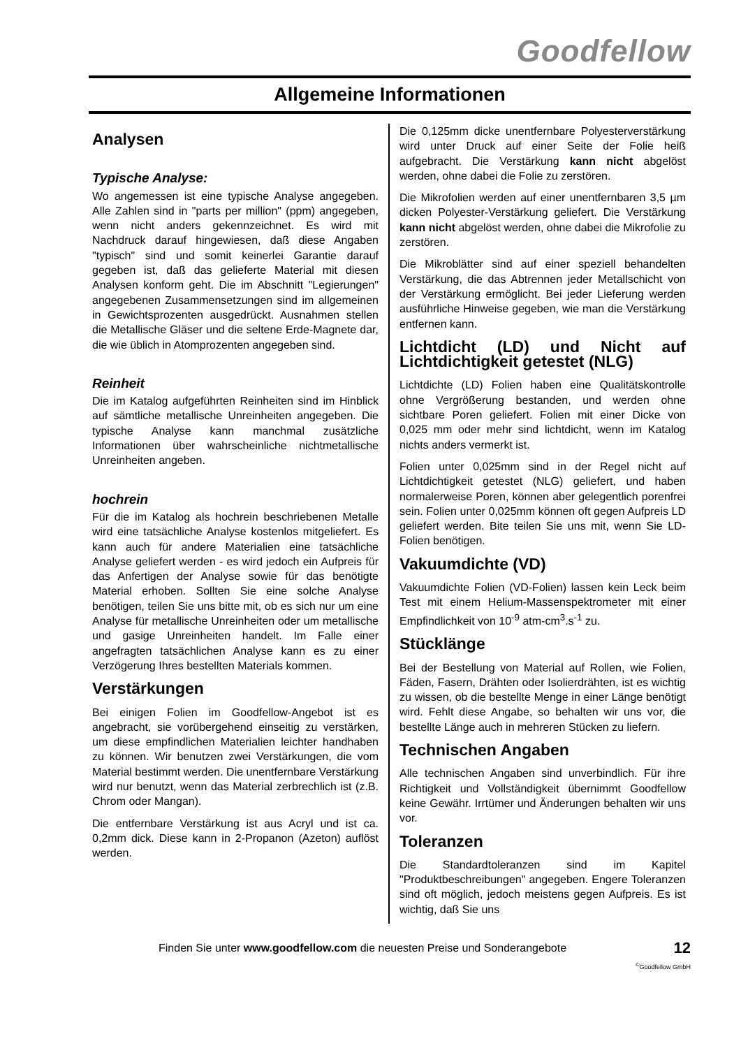Goodfellow
Allgemeine Informationen
Analysen
Typische Analyse:
Wo angemessen ist eine typische Analyse angegeben. Alle Zahlen sind in "parts per million" (ppm) angegeben, wenn nicht anders gekennzeichnet. Es wird mit Nachdruck darauf hingewiesen, daß diese Angaben "typisch" sind und somit keinerlei Garantie darauf gegeben ist, daß das gelieferte Material mit diesen Analysen konform geht. Die im Abschnitt "Legierungen" angegebenen Zusammensetzungen sind im allgemeinen in Gewichtsprozenten ausgedrückt. Ausnahmen stellen die Metallische Gläser und die seltene Erde-Magnete dar, die wie üblich in Atomprozenten angegeben sind.
Reinheit
Die im Katalog aufgeführten Reinheiten sind im Hinblick auf sämtliche metallische Unreinheiten angegeben. Die typische Analyse kann manchmal zusätzliche Informationen über wahrscheinliche nichtmetallische Unreinheiten angeben.
hochrein
Für die im Katalog als hochrein beschriebenen Metalle wird eine tatsächliche Analyse kostenlos mitgeliefert. Es kann auch für andere Materialien eine tatsächliche Analyse geliefert werden - es wird jedoch ein Aufpreis für das Anfertigen der Analyse sowie für das benötigte Material erhoben. Sollten Sie eine solche Analyse benötigen, teilen Sie uns bitte mit, ob es sich nur um eine Analyse für metallische Unreinheiten oder um metallische und gasige Unreinheiten handelt. Im Falle einer angefragten tatsächlichen Analyse kann es zu einer Verzögerung Ihres bestellten Materials kommen.
Verstärkungen
Bei einigen Folien im Goodfellow-Angebot ist es angebracht, sie vorübergehend einseitig zu verstärken, um diese empfindlichen Materialien leichter handhaben zu können. Wir benutzen zwei Verstärkungen, die vom Material bestimmt werden. Die unentfernbare Verstärkung wird nur benutzt, wenn das Material zerbrechlich ist (z.B. Chrom oder Mangan).
Die entfernbare Verstärkung ist aus Acryl und ist ca. 0,2mm dick. Diese kann in 2-Propanon (Azeton) auflöst werden.
Die 0,125mm dicke unentfernbare Polyesterverstärkung wird unter Druck auf einer Seite der Folie heiß aufgebracht. Die Verstärkung kann nicht abgelöst werden, ohne dabei die Folie zu zerstören.
Die Mikrofolien werden auf einer unentfernbaren 3,5 µm dicken Polyester-Verstärkung geliefert. Die Verstärkung kann nicht abgelöst werden, ohne dabei die Mikrofolie zu zerstören.
Die Mikroblätter sind auf einer speziell behandelten Verstärkung, die das Abtrennen jeder Metallschicht von der Verstärkung ermöglicht. Bei jeder Lieferung werden ausführliche Hinweise gegeben, wie man die Verstärkung entfernen kann.
Lichtdicht (LD) und Nicht auf Lichtdichtigkeit getestet (NLG)
Lichtdichte (LD) Folien haben eine Qualitätskontrolle ohne Vergrößerung bestanden, und werden ohne sichtbare Poren geliefert. Folien mit einer Dicke von 0,025 mm oder mehr sind lichtdicht, wenn im Katalog nichts anders vermerkt ist.
Folien unter 0,025mm sind in der Regel nicht auf Lichtdichtigkeit getestet (NLG) geliefert, und haben normalerweise Poren, können aber gelegentlich porenfrei sein. Folien unter 0,025mm können oft gegen Aufpreis LD geliefert werden. Bite teilen Sie uns mit, wenn Sie LD-Folien benötigen.
Vakuumdichte (VD)
Vakuumdichte Folien (VD-Folien) lassen kein Leck beim Test mit einem Helium-Massenspektrometer mit einer Empfindlichkeit von 10<sup>-9</sup> atm-cm<sup>3</sup>.s<sup>-1</sup> zu.
Stücklänge
Bei der Bestellung von Material auf Rollen, wie Folien, Fäden, Fasern, Drähten oder Isolierdrähten, ist es wichtig zu wissen, ob die bestellte Menge in einer Länge benötigt wird. Fehlt diese Angabe, so behalten wir uns vor, die bestellte Länge auch in mehreren Stücken zu liefern.
Technischen Angaben
Alle technischen Angaben sind unverbindlich. Für ihre Richtigkeit und Vollständigkeit übernimmt Goodfellow keine Gewähr. Irrtümer und Änderungen behalten wir uns vor.
Toleranzen
Die Standardtoleranzen sind im Kapitel "Produktbeschreibungen" angegeben. Engere Toleranzen sind oft möglich, jedoch meistens gegen Aufpreis. Es ist wichtig, daß Sie uns
Finden Sie unter www.goodfellow.com die neuesten Preise und Sonderangebote 12
<sup>©</sup>Goodfellow GmbH